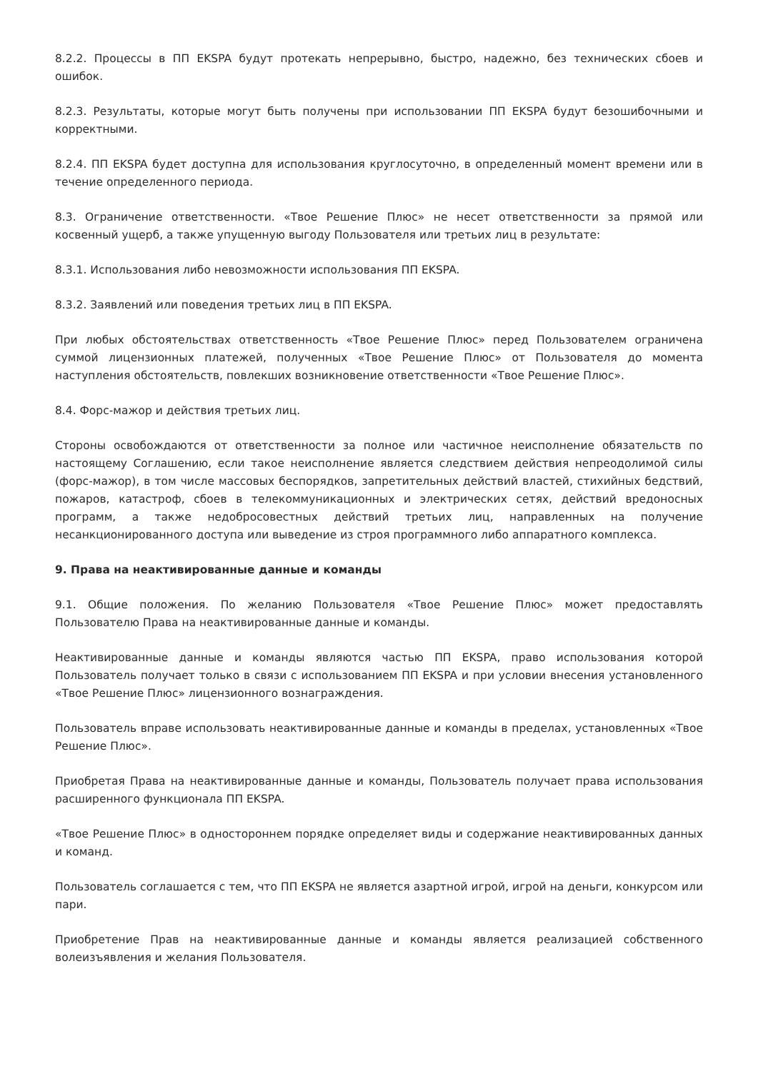8.2.2. Процессы в ПП EKSPA будут протекать непрерывно, быстро, надежно, без технических сбоев и ошибок.
8.2.3. Результаты, которые могут быть получены при использовании ПП EKSPA будут безошибочными и корректными.
8.2.4. ПП EKSPA будет доступна для использования круглосуточно, в определенный момент времени или в течение определенного периода.
8.3. Ограничение ответственности. «Твое Решение Плюс» не несет ответственности за прямой или косвенный ущерб, а также упущенную выгоду Пользователя или третьих лиц в результате:
8.3.1. Использования либо невозможности использования ПП EKSPA.
8.3.2. Заявлений или поведения третьих лиц в ПП EKSPA.
При любых обстоятельствах ответственность «Твое Решение Плюс» перед Пользователем ограничена суммой лицензионных платежей, полученных «Твое Решение Плюс» от Пользователя до момента наступления обстоятельств, повлекших возникновение ответственности «Твое Решение Плюс».
8.4. Форс-мажор и действия третьих лиц.
Стороны освобождаются от ответственности за полное или частичное неисполнение обязательств по настоящему Соглашению, если такое неисполнение является следствием действия непреодолимой силы (форс-мажор), в том числе массовых беспорядков, запретительных действий властей, стихийных бедствий, пожаров, катастроф, сбоев в телекоммуникационных и электрических сетях, действий вредоносных программ, а также недобросовестных действий третьих лиц, направленных на получение несанкционированного доступа или выведение из строя программного либо аппаратного комплекса.
9. Права на неактивированные данные и команды
9.1. Общие положения. По желанию Пользователя «Твое Решение Плюс» может предоставлять Пользователю Права на неактивированные данные и команды.
Неактивированные данные и команды являются частью ПП EKSPA, право использования которой Пользователь получает только в связи с использованием ПП EKSPA и при условии внесения установленного «Твое Решение Плюс» лицензионного вознаграждения.
Пользователь вправе использовать неактивированные данные и команды в пределах, установленных «Твое Решение Плюс».
Приобретая Права на неактивированные данные и команды, Пользователь получает права использования расширенного функционала ПП EKSPA.
«Твое Решение Плюс» в одностороннем порядке определяет виды и содержание неактивированных данных и команд.
Пользователь соглашается с тем, что ПП EKSPA не является азартной игрой, игрой на деньги, конкурсом или пари.
Приобретение Прав на неактивированные данные и команды является реализацией собственного волеизъявления и желания Пользователя.